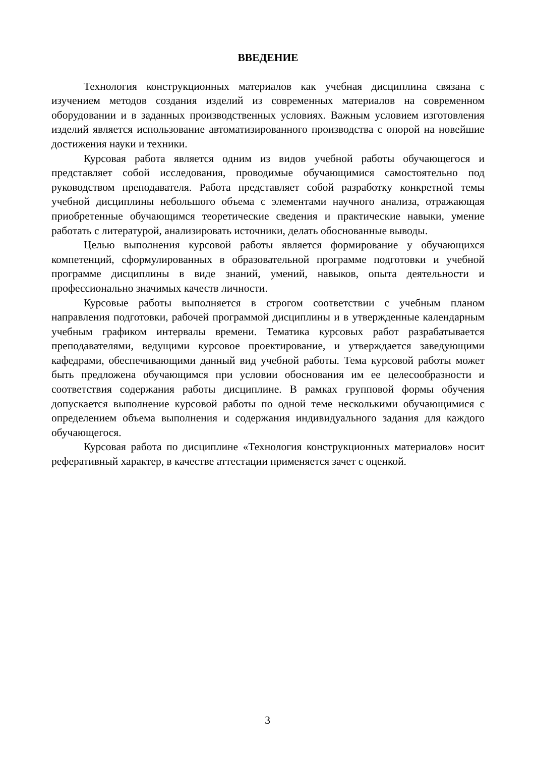ВВЕДЕНИЕ
Технология конструкционных материалов как учебная дисциплина связана с изучением методов создания изделий из современных материалов на современном оборудовании и в заданных производственных условиях. Важным условием изготовления изделий является использование автоматизированного производства с опорой на новейшие достижения науки и техники.
Курсовая работа является одним из видов учебной работы обучающегося и представляет собой исследования, проводимые обучающимися самостоятельно под руководством преподавателя. Работа представляет собой разработку конкретной темы учебной дисциплины небольшого объема с элементами научного анализа, отражающая приобретенные обучающимся теоретические сведения и практические навыки, умение работать с литературой, анализировать источники, делать обоснованные выводы.
Целью выполнения курсовой работы является формирование у обучающихся компетенций, сформулированных в образовательной программе подготовки и учебной программе дисциплины в виде знаний, умений, навыков, опыта деятельности и профессионально значимых качеств личности.
Курсовые работы выполняется в строгом соответствии с учебным планом направления подготовки, рабочей программой дисциплины и в утвержденные календарным учебным графиком интервалы времени. Тематика курсовых работ разрабатывается преподавателями, ведущими курсовое проектирование, и утверждается заведующими кафедрами, обеспечивающими данный вид учебной работы. Тема курсовой работы может быть предложена обучающимся при условии обоснования им ее целесообразности и соответствия содержания работы дисциплине. В рамках групповой формы обучения допускается выполнение курсовой работы по одной теме несколькими обучающимися с определением объема выполнения и содержания индивидуального задания для каждого обучающегося.
Курсовая работа по дисциплине «Технология конструкционных материалов» носит реферативный характер, в качестве аттестации применяется зачет с оценкой.
3